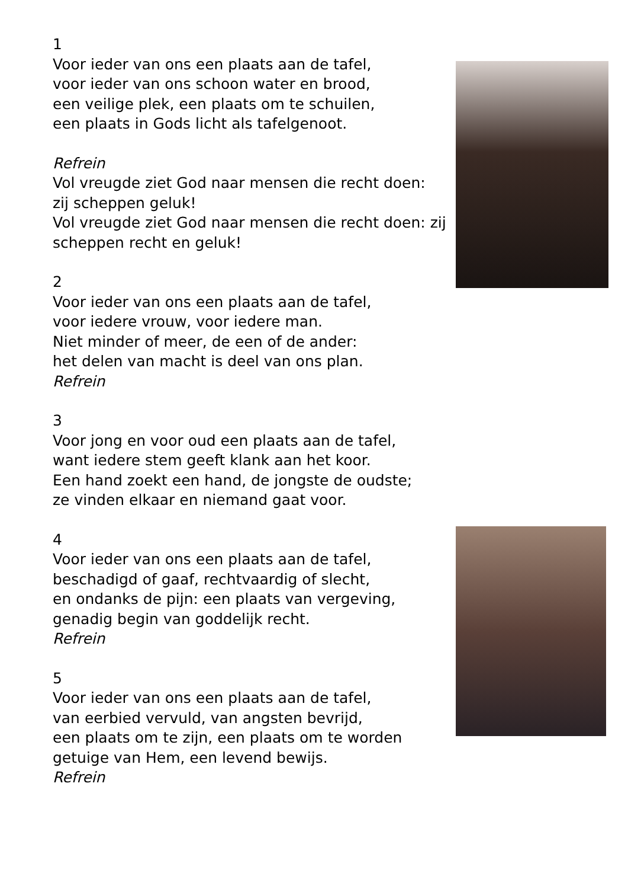1
Voor ieder van ons een plaats aan de tafel,
voor ieder van ons schoon water en brood,
een veilige plek, een plaats om te schuilen,
een plaats in Gods licht als tafelgenoot.
Refrein
Vol vreugde ziet God naar mensen die recht doen:
zij scheppen geluk!
Vol vreugde ziet God naar mensen die recht doen: zij scheppen recht en geluk!
2
Voor ieder van ons een plaats aan de tafel,
voor iedere vrouw, voor iedere man.
Niet minder of meer, de een of de ander:
het delen van macht is deel van ons plan.
Refrein
3
Voor jong en voor oud een plaats aan de tafel,
want iedere stem geeft klank aan het koor.
Een hand zoekt een hand, de jongste de oudste;
ze vinden elkaar en niemand gaat voor.
4
Voor ieder van ons een plaats aan de tafel,
beschadigd of gaaf, rechtvaardig of slecht,
en ondanks de pijn: een plaats van vergeving,
genadig begin van goddelijk recht.
Refrein
5
Voor ieder van ons een plaats aan de tafel,
van eerbied vervuld, van angsten bevrijd,
een plaats om te zijn, een plaats om te worden
getuige van Hem, een levend bewijs.
Refrein